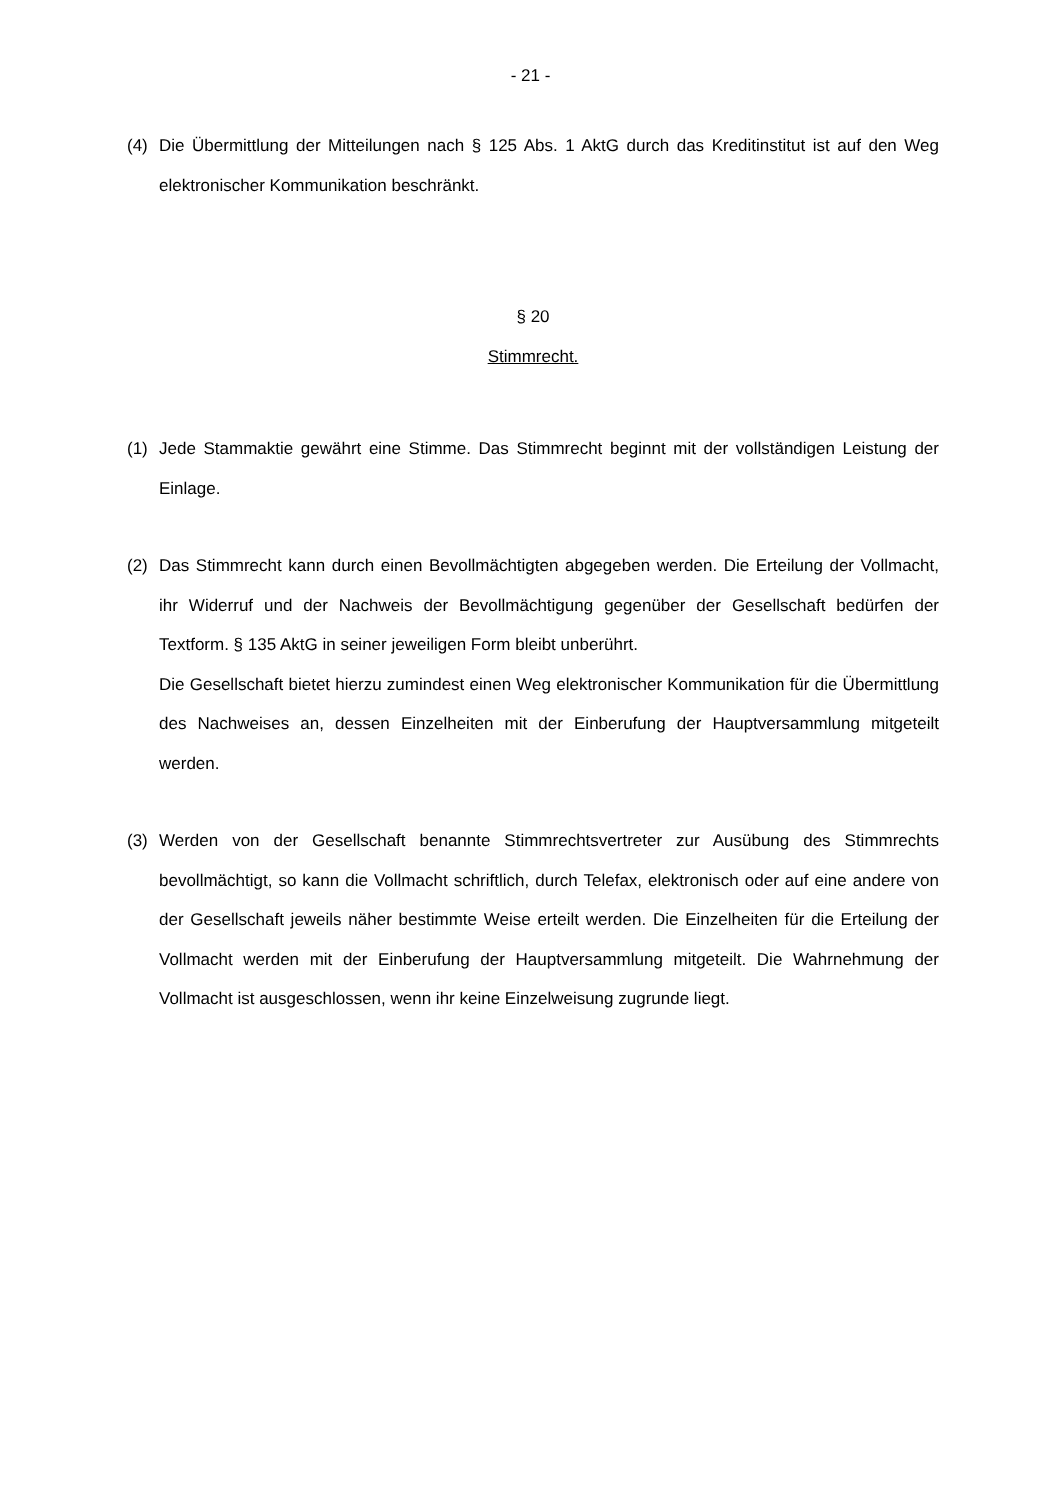- 21 -
(4) Die Übermittlung der Mitteilungen nach § 125 Abs. 1 AktG durch das Kreditinstitut ist auf den Weg elektronischer Kommunikation beschränkt.
§ 20
Stimmrecht.
(1) Jede Stammaktie gewährt eine Stimme. Das Stimmrecht beginnt mit der vollständigen Leistung der Einlage.
(2) Das Stimmrecht kann durch einen Bevollmächtigten abgegeben werden. Die Erteilung der Vollmacht, ihr Widerruf und der Nachweis der Bevollmächtigung gegenüber der Gesellschaft bedürfen der Textform. § 135 AktG in seiner jeweiligen Form bleibt unberührt.
Die Gesellschaft bietet hierzu zumindest einen Weg elektronischer Kommunikation für die Übermittlung des Nachweises an, dessen Einzelheiten mit der Einberufung der Hauptversammlung mitgeteilt werden.
(3) Werden von der Gesellschaft benannte Stimmrechtsvertreter zur Ausübung des Stimmrechts bevollmächtigt, so kann die Vollmacht schriftlich, durch Telefax, elektronisch oder auf eine andere von der Gesellschaft jeweils näher bestimmte Weise erteilt werden. Die Einzelheiten für die Erteilung der Vollmacht werden mit der Einberufung der Hauptversammlung mitgeteilt. Die Wahrnehmung der Vollmacht ist ausgeschlossen, wenn ihr keine Einzelweisung zugrunde liegt.